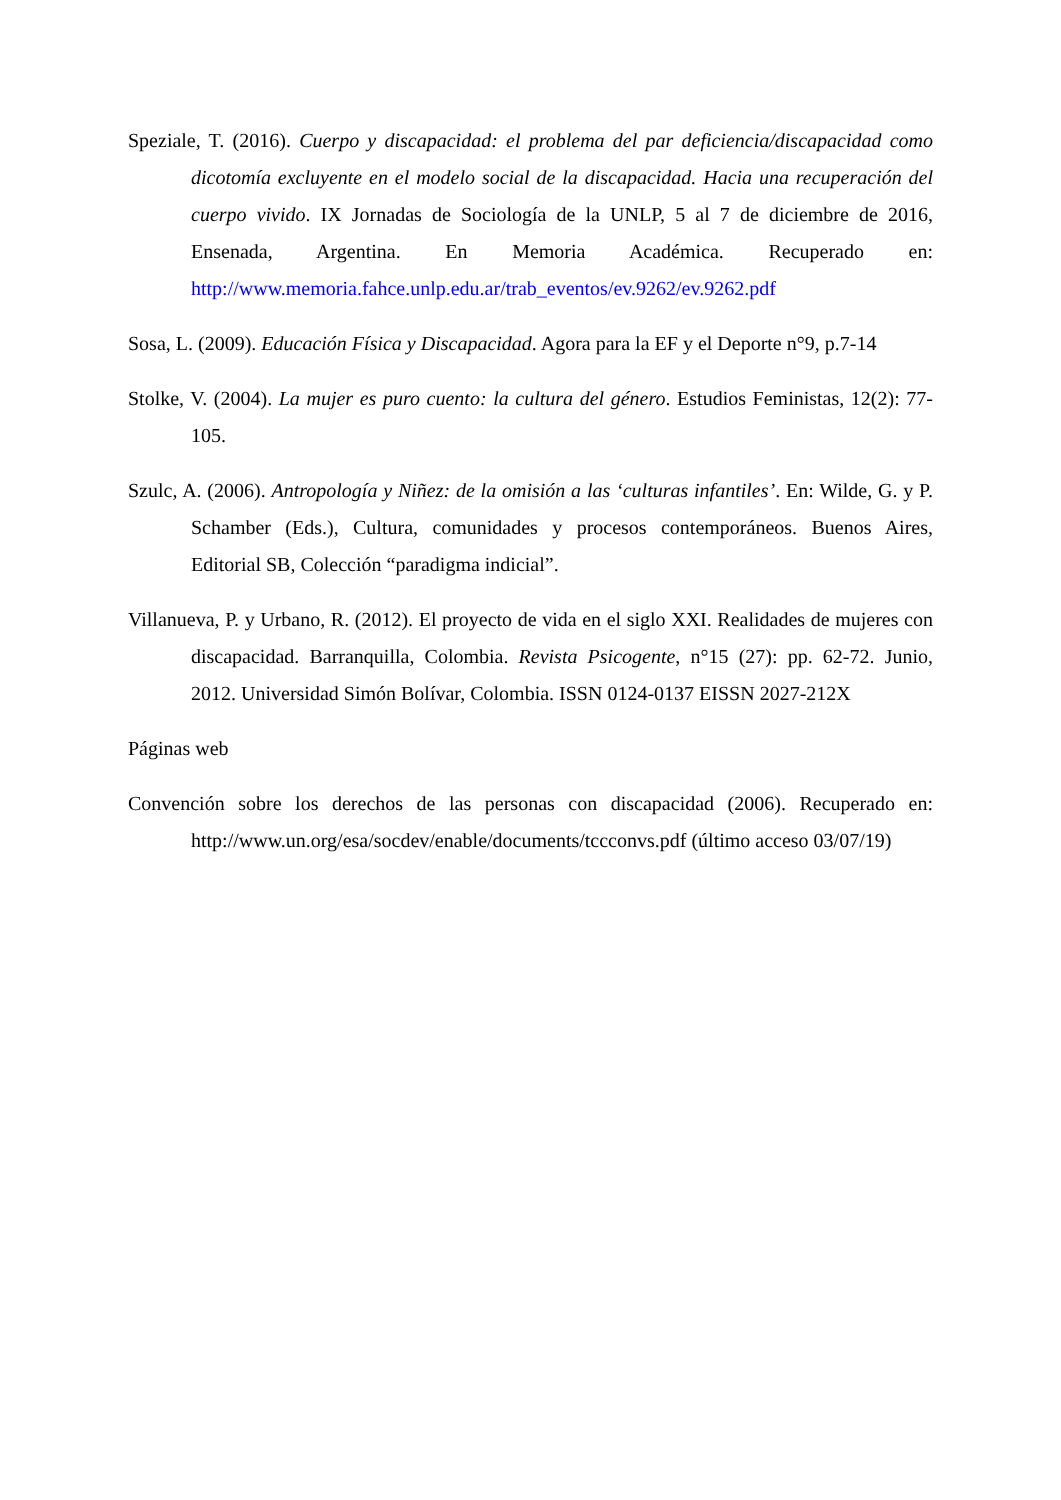Speziale, T. (2016). Cuerpo y discapacidad: el problema del par deficiencia/discapacidad como dicotomía excluyente en el modelo social de la discapacidad. Hacia una recuperación del cuerpo vivido. IX Jornadas de Sociología de la UNLP, 5 al 7 de diciembre de 2016, Ensenada, Argentina. En Memoria Académica. Recuperado en: http://www.memoria.fahce.unlp.edu.ar/trab_eventos/ev.9262/ev.9262.pdf
Sosa, L. (2009). Educación Física y Discapacidad. Agora para la EF y el Deporte n°9, p.7-14
Stolke, V. (2004). La mujer es puro cuento: la cultura del género. Estudios Feministas, 12(2): 77-105.
Szulc, A. (2006). Antropología y Niñez: de la omisión a las ‘culturas infantiles’. En: Wilde, G. y P. Schamber (Eds.), Cultura, comunidades y procesos contemporáneos. Buenos Aires, Editorial SB, Colección “paradigma indicial”.
Villanueva, P. y Urbano, R. (2012). El proyecto de vida en el siglo XXI. Realidades de mujeres con discapacidad. Barranquilla, Colombia. Revista Psicogente, n°15 (27): pp. 62-72. Junio, 2012. Universidad Simón Bolívar, Colombia. ISSN 0124-0137 EISSN 2027-212X
Páginas web
Convención sobre los derechos de las personas con discapacidad (2006). Recuperado en: http://www.un.org/esa/socdev/enable/documents/tccconvs.pdf (último acceso 03/07/19)